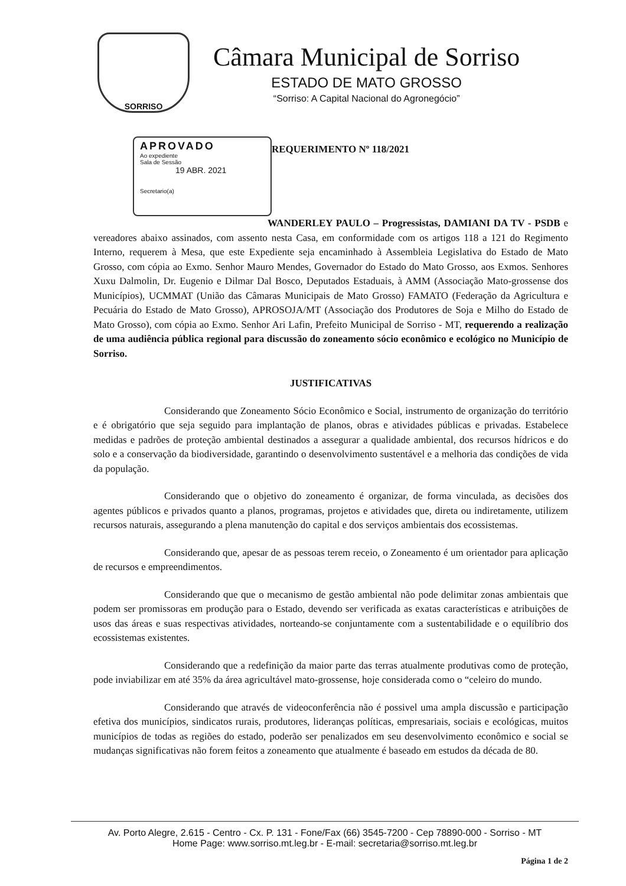SORRISO
Câmara Municipal de Sorriso
ESTADO DE MATO GROSSO
“Sorriso: A Capital Nacional do Agronegócio”
APROVADO
Ao expediente
Sala de Sessão
19 ABR. 2021
Secretario(a)
REQUERIMENTO Nº 118/2021
WANDERLEY PAULO – Progressistas, DAMIANI DA TV - PSDB e vereadores abaixo assinados, com assento nesta Casa, em conformidade com os artigos 118 a 121 do Regimento Interno, requerem à Mesa, que este Expediente seja encaminhado à Assembleia Legislativa do Estado de Mato Grosso, com cópia ao Exmo. Senhor Mauro Mendes, Governador do Estado do Mato Grosso, aos Exmos. Senhores Xuxu Dalmolin, Dr. Eugenio e Dilmar Dal Bosco, Deputados Estaduais, à AMM (Associação Mato-grossense dos Municípios), UCMMAT (União das Câmaras Municipais de Mato Grosso) FAMATO (Federação da Agricultura e Pecuária do Estado de Mato Grosso), APROSOJA/MT (Associação dos Produtores de Soja e Milho do Estado de Mato Grosso), com cópia ao Exmo. Senhor Ari Lafin, Prefeito Municipal de Sorriso - MT, requerendo a realização de uma audiência pública regional para discussão do zoneamento sócio econômico e ecológico no Município de Sorriso.
JUSTIFICATIVAS
Considerando que Zoneamento Sócio Econômico e Social, instrumento de organização do território e é obrigatório que seja seguido para implantação de planos, obras e atividades públicas e privadas. Estabelece medidas e padrões de proteção ambiental destinados a assegurar a qualidade ambiental, dos recursos hídricos e do solo e a conservação da biodiversidade, garantindo o desenvolvimento sustentável e a melhoria das condições de vida da população.
Considerando que o objetivo do zoneamento é organizar, de forma vinculada, as decisões dos agentes públicos e privados quanto a planos, programas, projetos e atividades que, direta ou indiretamente, utilizem recursos naturais, assegurando a plena manutenção do capital e dos serviços ambientais dos ecossistemas.
Considerando que, apesar de as pessoas terem receio, o Zoneamento é um orientador para aplicação de recursos e empreendimentos.
Considerando que que o mecanismo de gestão ambiental não pode delimitar zonas ambientais que podem ser promissoras em produção para o Estado, devendo ser verificada as exatas características e atribuições de usos das áreas e suas respectivas atividades, norteando-se conjuntamente com a sustentabilidade e o equilíbrio dos ecossistemas existentes.
Considerando que a redefinição da maior parte das terras atualmente produtivas como de proteção, pode inviabilizar em até 35% da área agricultável mato-grossense, hoje considerada como o “celeiro do mundo.
Considerando que através de videoconferência não é possivel uma ampla discussão e participação efetiva dos municípios, sindicatos rurais, produtores, lideranças políticas, empresariais, sociais e ecológicas, muitos municípios de todas as regiões do estado, poderão ser penalizados em seu desenvolvimento econômico e social se mudanças significativas não forem feitos a zoneamento que atualmente é baseado em estudos da década de 80.
Av. Porto Alegre, 2.615 - Centro - Cx. P. 131 - Fone/Fax (66) 3545-7200 - Cep 78890-000 - Sorriso - MT
Home Page: www.sorriso.mt.leg.br - E-mail: secretaria@sorriso.mt.leg.br
Página 1 de 2